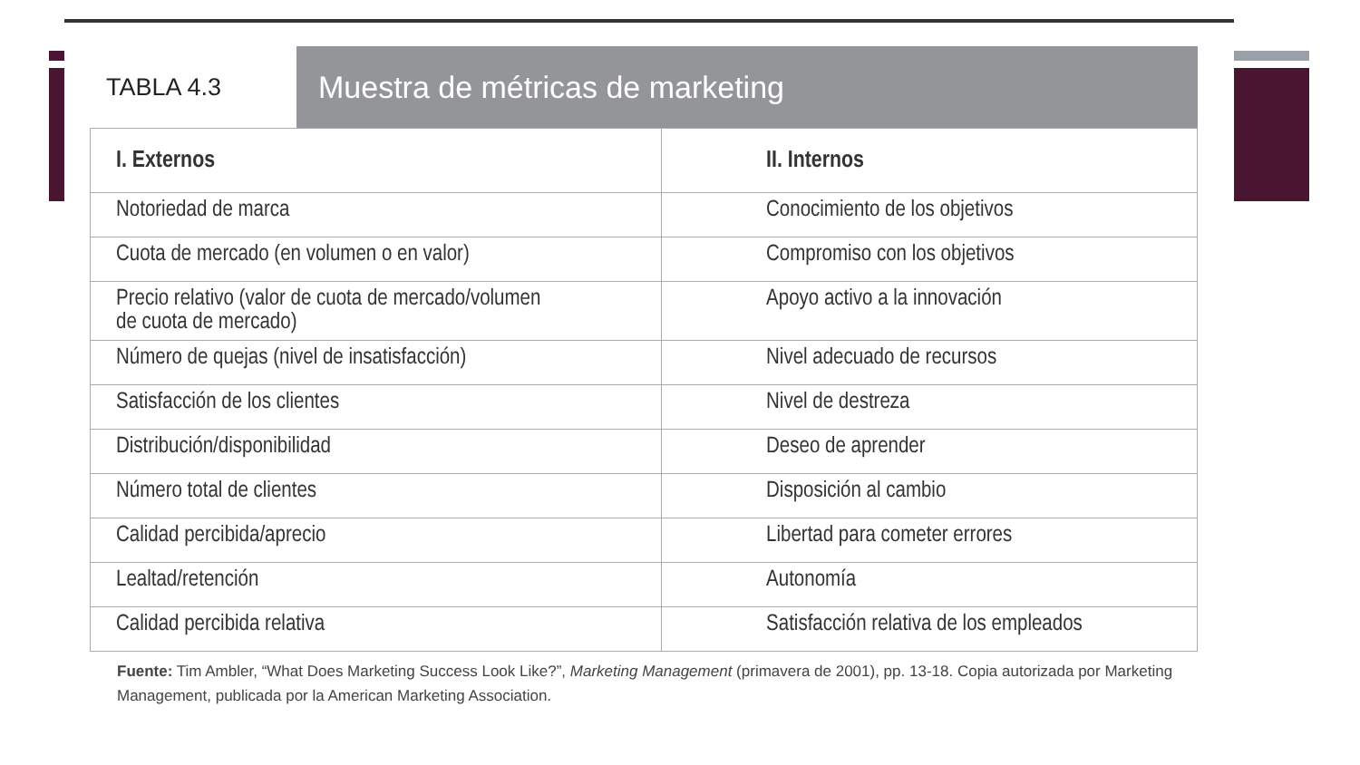TABLA 4.3
Muestra de métricas de marketing
| I. Externos | II. Internos |
| --- | --- |
| Notoriedad de marca | Conocimiento de los objetivos |
| Cuota de mercado (en volumen o en valor) | Compromiso con los objetivos |
| Precio relativo (valor de cuota de mercado/volumen de cuota de mercado) | Apoyo activo a la innovación |
| Número de quejas (nivel de insatisfacción) | Nivel adecuado de recursos |
| Satisfacción de los clientes | Nivel de destreza |
| Distribución/disponibilidad | Deseo de aprender |
| Número total de clientes | Disposición al cambio |
| Calidad percibida/aprecio | Libertad para cometer errores |
| Lealtad/retención | Autonomía |
| Calidad percibida relativa | Satisfacción relativa de los empleados |
Fuente: Tim Ambler, “What Does Marketing Success Look Like?”, Marketing Management (primavera de 2001), pp. 13-18. Copia autorizada por Marketing Management, publicada por la American Marketing Association.